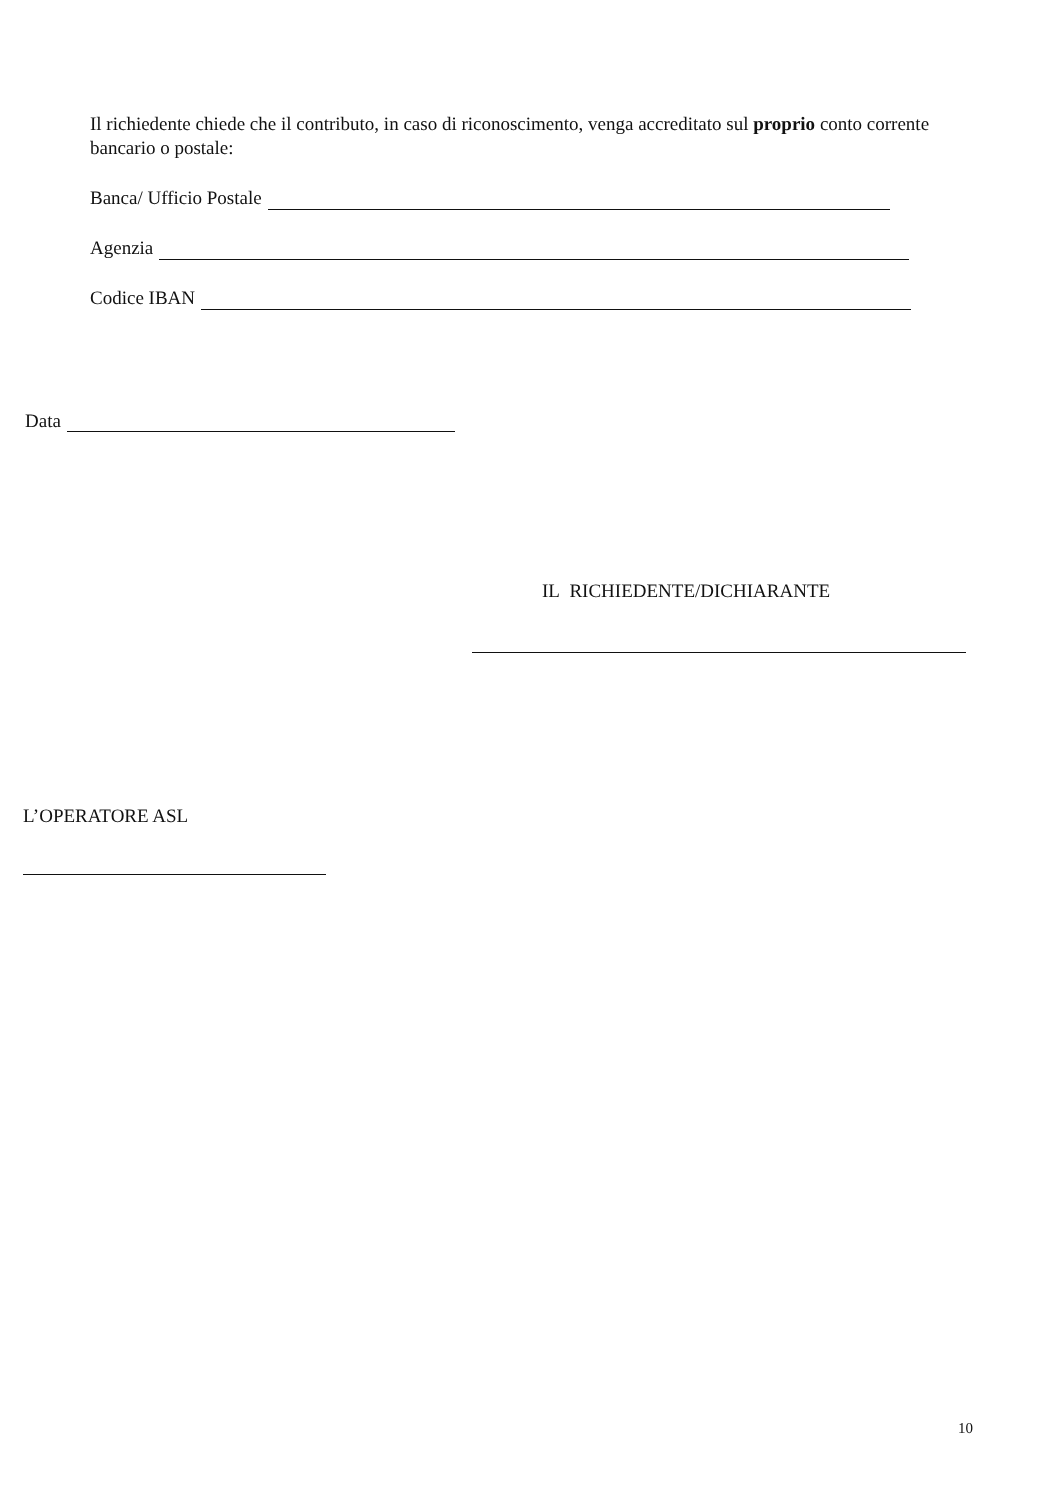Il richiedente chiede che il contributo, in caso di riconoscimento, venga accreditato sul proprio conto corrente bancario o postale:
Banca/ Ufficio Postale
Agenzia
Codice IBAN
Data
IL RICHIEDENTE/DICHIARANTE
L’OPERATORE ASL
10